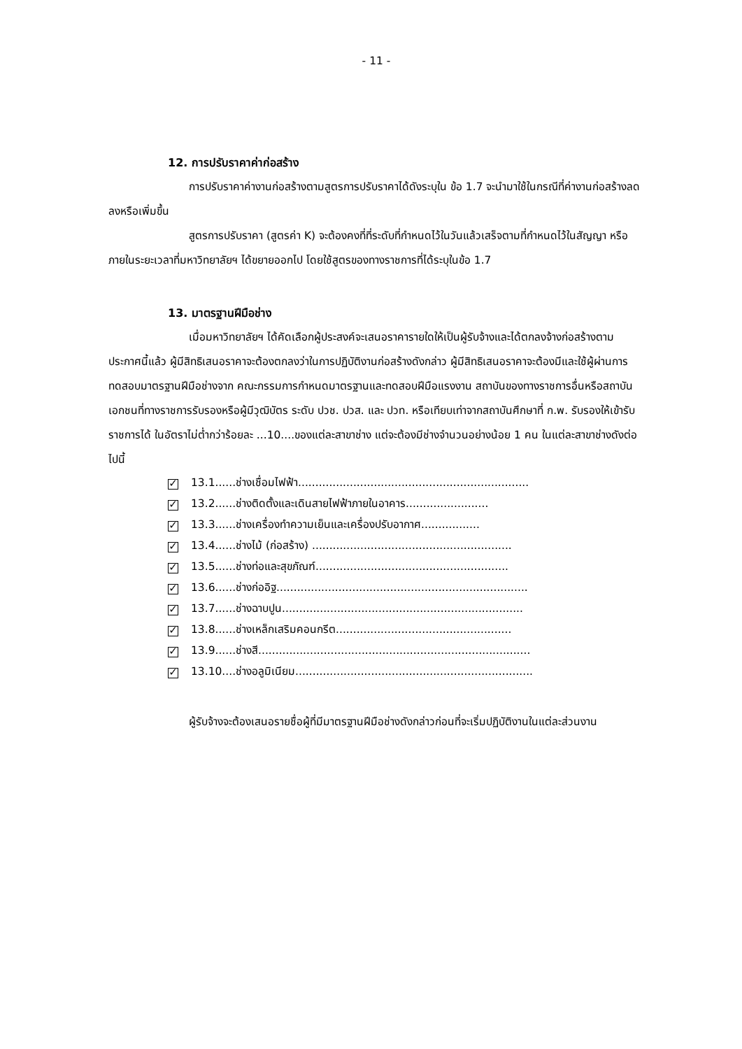- 11 -
12. การปรับราคาค่าก่อสร้าง
การปรับราคาค่างานก่อสร้างตามสูตรการปรับราคาได้ดังระบุใน ข้อ 1.7 จะนำมาใช้ในกรณีที่ค่างานก่อสร้างลดลงหรือเพิ่มขึ้น
สูตรการปรับราคา (สูตรค่า K) จะต้องคงที่ที่ระดับที่กำหนดไว้ในวันแล้วเสร็จตามที่กำหนดไว้ในสัญญา หรือภายในระยะเวลาที่มหาวิทยาลัยฯ ได้ขยายออกไป โดยใช้สูตรของทางราชการที่ได้ระบุในข้อ 1.7
13. มาตรฐานฝีมือช่าง
เมื่อมหาวิทยาลัยฯ ได้คัดเลือกผู้ประสงค์จะเสนอราคารายใดให้เป็นผู้รับจ้างและได้ตกลงจ้างก่อสร้างตามประกาศนี้แล้ว ผู้มีสิทธิเสนอราคาจะต้องตกลงว่าในการปฏิบัติงานก่อสร้างดังกล่าว ผู้มีสิทธิเสนอราคาจะต้องมีและใช้ผู้ผ่านการทดสอบมาตรฐานฝีมือช่างจาก คณะกรรมการกำหนดมาตรฐานและทดสอบฝีมือแรงงาน สถาบันของทางราชการอื่นหรือสถาบันเอกชนที่ทางราชการรับรองหรือผู้มีวุฒิบัตร ระดับ ปวช. ปวส. และ ปวท. หรือเทียบเท่าจากสถาบันศึกษาที่ ก.พ. รับรองให้เข้ารับราชการได้ ในอัตราไม่ต่ำกว่าร้อยละ ...10....ของแต่ละสาขาช่าง แต่จะต้องมีช่างจำนวนอย่างน้อย 1 คน ในแต่ละสาขาช่างดังต่อไปนี้
✓ 13.1......ช่างเชื่อมไฟฟ้า...................................................................
✓ 13.2......ช่างติดตั้งและเดินสายไฟฟ้าภายในอาคาร........................
✓ 13.3......ช่างเครื่องทำความเย็นและเครื่องปรับอากาศ.................
✓ 13.4......ช่างไม้ (ก่อสร้าง) ..........................................................
✓ 13.5......ช่างท่อและสุขภัณฑ์........................................................
✓ 13.6......ช่างก่ออิฐ.........................................................................
✓ 13.7......ช่างฉาบปูน......................................................................
✓ 13.8......ช่างเหล็กเสริมคอนกรีต...................................................
✓ 13.9......ช่างสี...............................................................................
✓ 13.10....ช่างอลูมิเนียม.....................................................................
ผู้รับจ้างจะต้องเสนอรายชื่อผู้ที่มีมาตรฐานฝีมือช่างดังกล่าวก่อนที่จะเริ่มปฏิบัติงานในแต่ละส่วนงาน